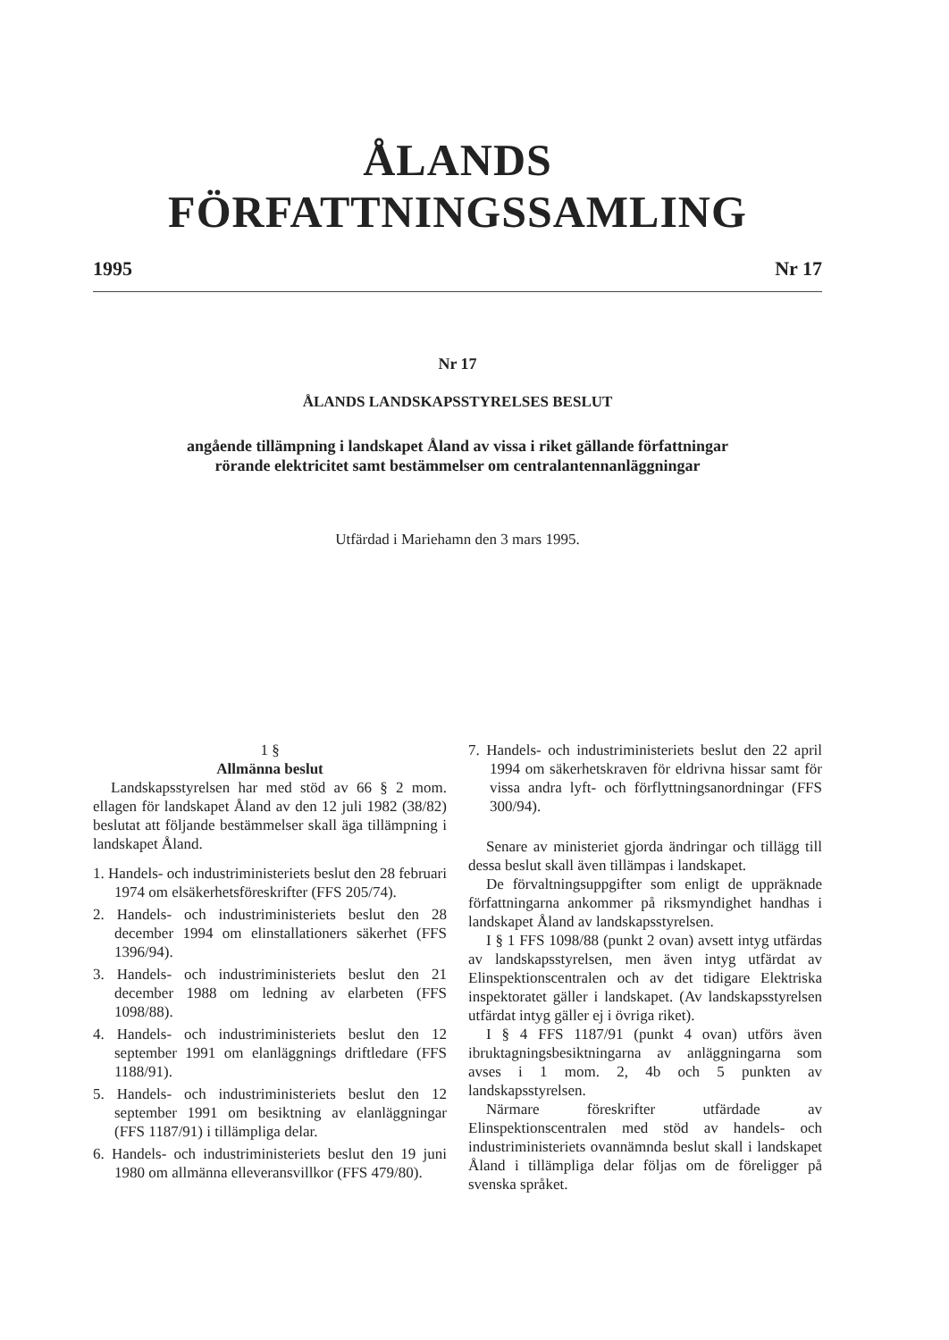ÅLANDS FÖRFATTNINGSSAMLING
1995 Nr 17
Nr 17
ÅLANDS LANDSKAPSSTYRELSES BESLUT
angående tillämpning i landskapet Åland av vissa i riket gällande författningar
rörande elektricitet samt bestämmelser om centralantennanläggningar
Utfärdad i Mariehamn den 3 mars 1995.
1 §
Allmänna beslut
Landskapsstyrelsen har med stöd av 66 § 2 mom. ellagen för landskapet Åland av den 12 juli 1982 (38/82) beslutat att följande bestämmelser skall äga tillämpning i landskapet Åland.
1. Handels- och industriministeriets beslut den 28 februari 1974 om elsäkerhetsföreskrifter (FFS 205/74).
2. Handels- och industriministeriets beslut den 28 december 1994 om elinstallationers säkerhet (FFS 1396/94).
3. Handels- och industriministeriets beslut den 21 december 1988 om ledning av elarbeten (FFS 1098/88).
4. Handels- och industriministeriets beslut den 12 september 1991 om elanläggnings driftledare (FFS 1188/91).
5. Handels- och industriministeriets beslut den 12 september 1991 om besiktning av elanläggningar (FFS 1187/91) i tillämpliga delar.
6. Handels- och industriministeriets beslut den 19 juni 1980 om allmänna elleveransvillkor (FFS 479/80).
7. Handels- och industriministeriets beslut den 22 april 1994 om säkerhetskraven för eldrivna hissar samt för vissa andra lyft- och förflyttningsanordningar (FFS 300/94).
Senare av ministeriet gjorda ändringar och tillägg till dessa beslut skall även tillämpas i landskapet.
De förvaltningsuppgifter som enligt de uppräknade författningarna ankommer på riksmyndighet handhas i landskapet Åland av landskapsstyrelsen.
I § 1 FFS 1098/88 (punkt 2 ovan) avsett intyg utfärdas av landskapsstyrelsen, men även intyg utfärdat av Elinspektionscentralen och av det tidigare Elektriska inspektoratet gäller i landskapet. (Av landskapsstyrelsen utfärdat intyg gäller ej i övriga riket).
I § 4 FFS 1187/91 (punkt 4 ovan) utförs även ibruktagningsbesiktningarna av anläggningarna som avses i 1 mom. 2, 4b och 5 punkten av landskapsstyrelsen.
Närmare föreskrifter utfärdade av Elinspektionscentralen med stöd av handels- och industriministeriets ovannämnda beslut skall i landskapet Åland i tillämpliga delar följas om de föreligger på svenska språket.